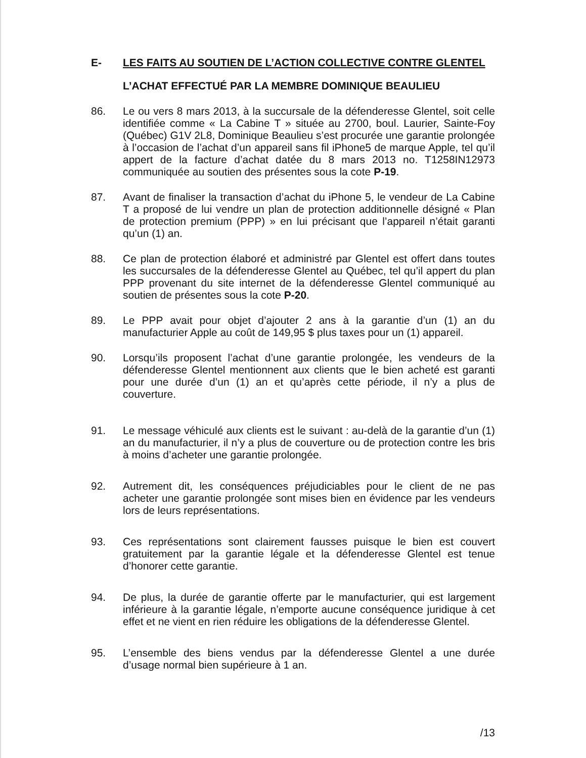E- LES FAITS AU SOUTIEN DE L’ACTION COLLECTIVE CONTRE GLENTEL
L’ACHAT EFFECTUÉ PAR LA MEMBRE DOMINIQUE BEAULIEU
86. Le ou vers 8 mars 2013, à la succursale de la défenderesse Glentel, soit celle identifiée comme « La Cabine T » située au 2700, boul. Laurier, Sainte-Foy (Québec) G1V 2L8, Dominique Beaulieu s’est procurée une garantie prolongée à l’occasion de l’achat d’un appareil sans fil iPhone5 de marque Apple, tel qu’il appert de la facture d’achat datée du 8 mars 2013 no. T1258IN12973 communiquée au soutien des présentes sous la cote P-19.
87. Avant de finaliser la transaction d’achat du iPhone 5, le vendeur de La Cabine T a proposé de lui vendre un plan de protection additionnelle désigné « Plan de protection premium (PPP) » en lui précisant que l’appareil n’était garanti qu’un (1) an.
88. Ce plan de protection élaboré et administré par Glentel est offert dans toutes les succursales de la défenderesse Glentel au Québec, tel qu’il appert du plan PPP provenant du site internet de la défenderesse Glentel communiqué au soutien de présentes sous la cote P-20.
89. Le PPP avait pour objet d’ajouter 2 ans à la garantie d’un (1) an du manufacturier Apple au coût de 149,95 $ plus taxes pour un (1) appareil.
90. Lorsqu’ils proposent l’achat d’une garantie prolongée, les vendeurs de la défenderesse Glentel mentionnent aux clients que le bien acheté est garanti pour une durée d’un (1) an et qu’après cette période, il n’y a plus de couverture.
91. Le message véhiculé aux clients est le suivant : au-delà de la garantie d’un (1) an du manufacturier, il n’y a plus de couverture ou de protection contre les bris à moins d’acheter une garantie prolongée.
92. Autrement dit, les conséquences préjudiciables pour le client de ne pas acheter une garantie prolongée sont mises bien en évidence par les vendeurs lors de leurs représentations.
93. Ces représentations sont clairement fausses puisque le bien est couvert gratuitement par la garantie légale et la défenderesse Glentel est tenue d’honorer cette garantie.
94. De plus, la durée de garantie offerte par le manufacturier, qui est largement inférieure à la garantie légale, n’emporte aucune conséquence juridique à cet effet et ne vient en rien réduire les obligations de la défenderesse Glentel.
95. L’ensemble des biens vendus par la défenderesse Glentel a une durée d’usage normal bien supérieure à 1 an.
/13